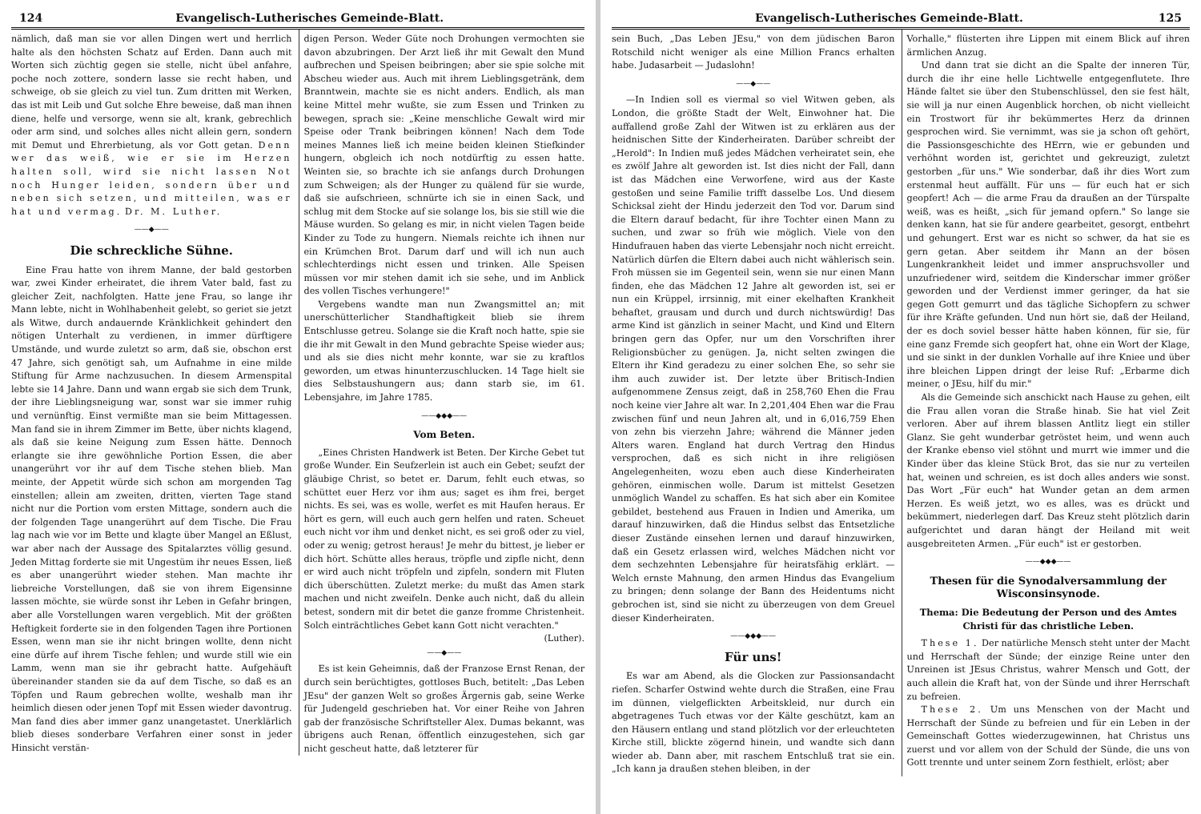124 Evangelisch-Lutherisches Gemeinde-Blatt.
nämlich, daß man sie vor allen Dingen wert und herrlich halte als den höchsten Schatz auf Erden. Dann auch mit Worten sich züchtig gegen sie stelle, nicht übel anfahre, poche noch zottere, sondern lasse sie recht haben, und schweige, ob sie gleich zu viel tun. Zum dritten mit Werken, das ist mit Leib und Gut solche Ehre beweise, daß man ihnen diene, helfe und versorge, wenn sie alt, krank, gebrechlich oder arm sind, und solches alles nicht allein gern, sondern mit Demut und Ehrerbietung, als vor Gott getan. Denn wer das weiß, wie er sie im Herzen halten soll, wird sie nicht lassen Not noch Hunger leiden, sondern über und neben sich setzen, und mitteilen, was er hat und vermag. Dr. M. Luther.
——◆——
Die schreckliche Sühne.
Eine Frau hatte von ihrem Manne, der bald gestorben war, zwei Kinder erheiratet, die ihrem Vater bald, fast zu gleicher Zeit, nachfolgten. Hatte jene Frau, so lange ihr Mann lebte, nicht in Wohlhabenheit gelebt, so geriet sie jetzt als Witwe, durch andauernde Kränklichkeit gehindert den nötigen Unterhalt zu verdienen, in immer dürftigere Umstände, und wurde zuletzt so arm, daß sie, obschon erst 47 Jahre, sich genötigt sah, um Aufnahme in eine milde Stiftung für Arme nachzusuchen. In diesem Armenspital lebte sie 14 Jahre. Dann und wann ergab sie sich dem Trunk, der ihre Lieblingsneigung war, sonst war sie immer ruhig und vernünftig. Einst vermißte man sie beim Mittagessen. Man fand sie in ihrem Zimmer im Bette, über nichts klagend, als daß sie keine Neigung zum Essen hätte. Dennoch erlangte sie ihre gewöhnliche Portion Essen, die aber unangerührt vor ihr auf dem Tische stehen blieb. Man meinte, der Appetit würde sich schon am morgenden Tag einstellen; allein am zweiten, dritten, vierten Tage stand nicht nur die Portion vom ersten Mittage, sondern auch die der folgenden Tage unangerührt auf dem Tische. Die Frau lag nach wie vor im Bette und klagte über Mangel an Eßlust, war aber nach der Aussage des Spitalarztes völlig gesund. Jeden Mittag forderte sie mit Ungestüm ihr neues Essen, ließ es aber unangerührt wieder stehen. Man machte ihr liebreiche Vorstellungen, daß sie von ihrem Eigensinne lassen möchte, sie würde sonst ihr Leben in Gefahr bringen, aber alle Vorstellungen waren vergeblich. Mit der größten Heftigkeit forderte sie in den folgenden Tagen ihre Portionen Essen, wenn man sie ihr nicht bringen wollte, denn nicht eine dürfe auf ihrem Tische fehlen; und wurde still wie ein Lamm, wenn man sie ihr gebracht hatte. Aufgehäuft übereinander standen sie da auf dem Tische, so daß es an Töpfen und Raum gebrechen wollte, weshalb man ihr heimlich diesen oder jenen Topf mit Essen wieder davontrug. Man fand dies aber immer ganz unangetastet. Unerklärlich blieb dieses sonderbare Verfahren einer sonst in jeder Hinsicht verstän-
digen Person. Weder Güte noch Drohungen vermochten sie davon abzubringen. Der Arzt ließ ihr mit Gewalt den Mund aufbrechen und Speisen beibringen; aber sie spie solche mit Abscheu wieder aus. Auch mit ihrem Lieblingsgetränk, dem Branntwein, machte sie es nicht anders. Endlich, als man keine Mittel mehr wußte, sie zum Essen und Trinken zu bewegen, sprach sie: „Keine menschliche Gewalt wird mir Speise oder Trank beibringen können! Nach dem Tode meines Mannes ließ ich meine beiden kleinen Stiefkinder hungern, obgleich ich noch notdürftig zu essen hatte. Weinten sie, so brachte ich sie anfangs durch Drohungen zum Schweigen; als der Hunger zu quälend für sie wurde, daß sie aufschrieen, schnürte ich sie in einen Sack, und schlug mit dem Stocke auf sie solange los, bis sie still wie die Mäuse wurden. So gelang es mir, in nicht vielen Tagen beide Kinder zu Tode zu hungern. Niemals reichte ich ihnen nur ein Krümchen Brot. Darum darf und will ich nun auch schlechterdings nicht essen und trinken. Alle Speisen müssen vor mir stehen damit ich sie sehe, und im Anblick des vollen Tisches verhungere!"
Vergebens wandte man nun Zwangsmittel an; mit unerschütterlicher Standhaftigkeit blieb sie ihrem Entschlusse getreu. Solange sie die Kraft noch hatte, spie sie die ihr mit Gewalt in den Mund gebrachte Speise wieder aus; und als sie dies nicht mehr konnte, war sie zu kraftlos geworden, um etwas hinunterzuschlucken. 14 Tage hielt sie dies Selbstaushungern aus; dann starb sie, im 61. Lebensjahre, im Jahre 1785.
——◆◆◆——
Vom Beten.
„Eines Christen Handwerk ist Beten. Der Kirche Gebet tut große Wunder. Ein Seufzerlein ist auch ein Gebet; seufzt der gläubige Christ, so betet er. Darum, fehlt euch etwas, so schüttet euer Herz vor ihm aus; saget es ihm frei, berget nichts. Es sei, was es wolle, werfet es mit Haufen heraus. Er hört es gern, will euch auch gern helfen und raten. Scheuet euch nicht vor ihm und denket nicht, es sei groß oder zu viel, oder zu wenig; getrost heraus! Je mehr du bittest, je lieber er dich hört. Schütte alles heraus, tröpfle und zipfle nicht, denn er wird auch nicht tröpfeln und zipfeln, sondern mit Fluten dich überschütten. Zuletzt merke: du mußt das Amen stark machen und nicht zweifeln. Denke auch nicht, daß du allein betest, sondern mit dir betet die ganze fromme Christenheit. Solch einträchtliches Gebet kann Gott nicht verachten." (Luther).
——◆——
Es ist kein Geheimnis, daß der Franzose Ernst Renan, der durch sein berüchtigtes, gottloses Buch, betitelt: „Das Leben JEsu" der ganzen Welt so großes Ärgernis gab, seine Werke für Judengeld geschrieben hat. Vor einer Reihe von Jahren gab der französische Schriftsteller Alex. Dumas bekannt, was übrigens auch Renan, öffentlich einzugestehen, sich gar nicht gescheut hatte, daß letzterer für
Evangelisch-Lutherisches Gemeinde-Blatt. 125
sein Buch, „Das Leben JEsu," von dem jüdischen Baron Rotschild nicht weniger als eine Million Francs erhalten habe. Judasarbeit — Judaslohn!
——◆——
—In Indien soll es viermal so viel Witwen geben, als London, die größte Stadt der Welt, Einwohner hat. Die auffallend große Zahl der Witwen ist zu erklären aus der heidnischen Sitte der Kinderheiraten. Darüber schreibt der „Herold": In Indien muß jedes Mädchen verheiratet sein, ehe es zwölf Jahre alt geworden ist. Ist dies nicht der Fall, dann ist das Mädchen eine Verworfene, wird aus der Kaste gestoßen und seine Familie trifft dasselbe Los. Und diesem Schicksal zieht der Hindu jederzeit den Tod vor. Darum sind die Eltern darauf bedacht, für ihre Tochter einen Mann zu suchen, und zwar so früh wie möglich. Viele von den Hindufrauen haben das vierte Lebensjahr noch nicht erreicht. Natürlich dürfen die Eltern dabei auch nicht wählerisch sein. Froh müssen sie im Gegenteil sein, wenn sie nur einen Mann finden, ehe das Mädchen 12 Jahre alt geworden ist, sei er nun ein Krüppel, irrsinnig, mit einer ekelhaften Krankheit behaftet, grausam und durch und durch nichtswürdig! Das arme Kind ist gänzlich in seiner Macht, und Kind und Eltern bringen gern das Opfer, nur um den Vorschriften ihrer Religionsbücher zu genügen. Ja, nicht selten zwingen die Eltern ihr Kind geradezu zu einer solchen Ehe, so sehr sie ihm auch zuwider ist. Der letzte über Britisch-Indien aufgenommene Zensus zeigt, daß in 258,760 Ehen die Frau noch keine vier Jahre alt war. In 2,201,404 Ehen war die Frau zwischen fünf und neun Jahren alt, und in 6,016,759 Ehen von zehn bis vierzehn Jahre; während die Männer jeden Alters waren. England hat durch Vertrag den Hindus versprochen, daß es sich nicht in ihre religiösen Angelegenheiten, wozu eben auch diese Kinderheiraten gehören, einmischen wolle. Darum ist mittelst Gesetzen unmöglich Wandel zu schaffen. Es hat sich aber ein Komitee gebildet, bestehend aus Frauen in Indien und Amerika, um darauf hinzuwirken, daß die Hindus selbst das Entsetzliche dieser Zustände einsehen lernen und darauf hinzuwirken, daß ein Gesetz erlassen wird, welches Mädchen nicht vor dem sechzehnten Lebensjahre für heiratsfähig erklärt. — Welch ernste Mahnung, den armen Hindus das Evangelium zu bringen; denn solange der Bann des Heidentums nicht gebrochen ist, sind sie nicht zu überzeugen von dem Greuel dieser Kinderheiraten.
——◆◆◆——
Für uns!
Es war am Abend, als die Glocken zur Passionsandacht riefen. Scharfer Ostwind wehte durch die Straßen, eine Frau im dünnen, vielgeflickten Arbeitskleid, nur durch ein abgetragenes Tuch etwas vor der Kälte geschützt, kam an den Häusern entlang und stand plötzlich vor der erleuchteten Kirche still, blickte zögernd hinein, und wandte sich dann wieder ab. Dann aber, mit raschem Entschluß trat sie ein. „Ich kann ja draußen stehen bleiben, in der
Vorhalle," flüsterten ihre Lippen mit einem Blick auf ihren ärmlichen Anzug.
Und dann trat sie dicht an die Spalte der inneren Tür, durch die ihr eine helle Lichtwelle entgegenflutete. Ihre Hände faltet sie über den Stubenschlüssel, den sie fest hält, sie will ja nur einen Augenblick horchen, ob nicht vielleicht ein Trostwort für ihr bekümmertes Herz da drinnen gesprochen wird. Sie vernimmt, was sie ja schon oft gehört, die Passionsgeschichte des HErrn, wie er gebunden und verhöhnt worden ist, gerichtet und gekreuzigt, zuletzt gestorben „für uns." Wie sonderbar, daß ihr dies Wort zum erstenmal heut auffällt. Für uns — für euch hat er sich geopfert! Ach — die arme Frau da draußen an der Türspalte weiß, was es heißt, „sich für jemand opfern." So lange sie denken kann, hat sie für andere gearbeitet, gesorgt, entbehrt und gehungert. Erst war es nicht so schwer, da hat sie es gern getan. Aber seitdem ihr Mann an der bösen Lungenkrankheit leidet und immer anspruchsvoller und unzufriedener wird, seitdem die Kinderschar immer größer geworden und der Verdienst immer geringer, da hat sie gegen Gott gemurrt und das tägliche Sichopfern zu schwer für ihre Kräfte gefunden. Und nun hört sie, daß der Heiland, der es doch soviel besser hätte haben können, für sie, für eine ganz Fremde sich geopfert hat, ohne ein Wort der Klage, und sie sinkt in der dunklen Vorhalle auf ihre Kniee und über ihre bleichen Lippen dringt der leise Ruf: „Erbarme dich meiner, o JEsu, hilf du mir."
Als die Gemeinde sich anschickt nach Hause zu gehen, eilt die Frau allen voran die Straße hinab. Sie hat viel Zeit verloren. Aber auf ihrem blassen Antlitz liegt ein stiller Glanz. Sie geht wunderbar getröstet heim, und wenn auch der Kranke ebenso viel stöhnt und murrt wie immer und die Kinder über das kleine Stück Brot, das sie nur zu verteilen hat, weinen und schreien, es ist doch alles anders wie sonst. Das Wort „Für euch" hat Wunder getan an dem armen Herzen. Es weiß jetzt, wo es alles, was es drückt und bekümmert, niederlegen darf. Das Kreuz steht plötzlich darin aufgerichtet und daran hängt der Heiland mit weit ausgebreiteten Armen. „Für euch" ist er gestorben.
——◆◆◆——
Thesen für die Synodalversammlung der Wisconsinsynode.
Thema: Die Bedeutung der Person und des Amtes Christi für das christliche Leben.
These 1. Der natürliche Mensch steht unter der Macht und Herrschaft der Sünde; der einzige Reine unter den Unreinen ist JEsus Christus, wahrer Mensch und Gott, der auch allein die Kraft hat, von der Sünde und ihrer Herrschaft zu befreien.
These 2. Um uns Menschen von der Macht und Herrschaft der Sünde zu befreien und für ein Leben in der Gemeinschaft Gottes wiederzugewinnen, hat Christus uns zuerst und vor allem von der Schuld der Sünde, die uns von Gott trennte und unter seinem Zorn festhielt, erlöst; aber